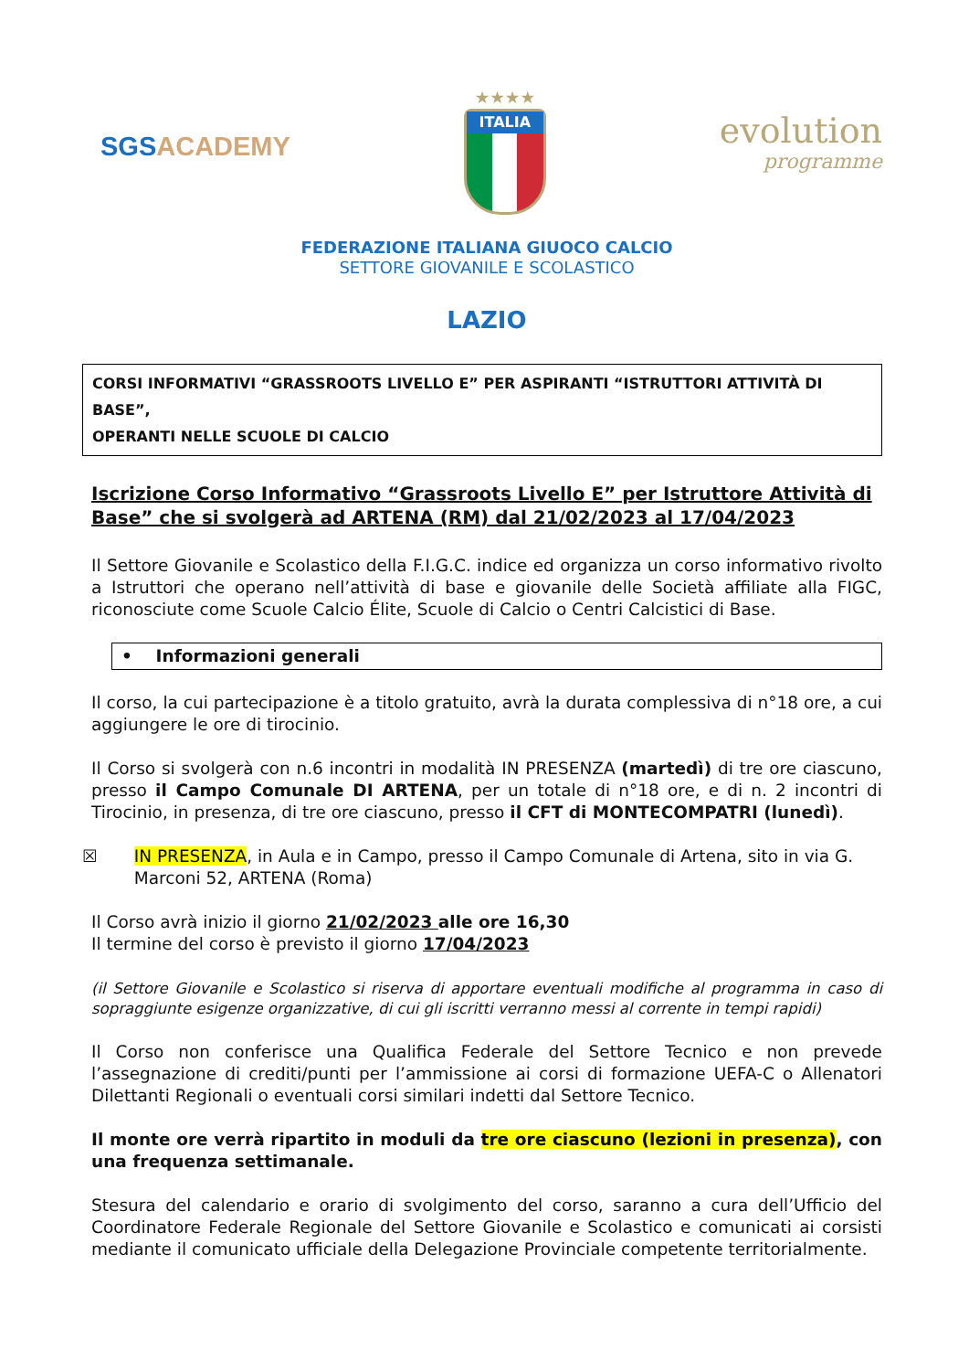SGS ACADEMY
★★★★
ITALIA
evolution
programme
FEDERAZIONE ITALIANA GIUOCO CALCIO
SETTORE GIOVANILE E SCOLASTICO
LAZIO
CORSI INFORMATIVI “GRASSROOTS LIVELLO E” PER ASPIRANTI “ISTRUTTORI ATTIVITÀ DI BASE”,
OPERANTI NELLE SCUOLE DI CALCIO
Iscrizione Corso Informativo “Grassroots Livello E” per Istruttore Attività di Base” che si svolgerà ad ARTENA (RM) dal 21/02/2023 al 17/04/2023
Il Settore Giovanile e Scolastico della F.I.G.C. indice ed organizza un corso informativo rivolto a Istruttori che operano nell’attività di base e giovanile delle Società affiliate alla FIGC, riconosciute come Scuole Calcio Élite, Scuole di Calcio o Centri Calcistici di Base.
• Informazioni generali
Il corso, la cui partecipazione è a titolo gratuito, avrà la durata complessiva di n°18 ore, a cui aggiungere le ore di tirocinio.
Il Corso si svolgerà con n.6 incontri in modalità IN PRESENZA (martedì) di tre ore ciascuno, presso il Campo Comunale DI ARTENA, per un totale di n°18 ore, e di n. 2 incontri di Tirocinio, in presenza, di tre ore ciascuno, presso il CFT di MONTECOMPATRI (lunedì).
☒ IN PRESENZA, in Aula e in Campo, presso il Campo Comunale di Artena, sito in via G. Marconi 52, ARTENA (Roma)
Il Corso avrà inizio il giorno 21/02/2023 alle ore 16,30
Il termine del corso è previsto il giorno 17/04/2023
(il Settore Giovanile e Scolastico si riserva di apportare eventuali modifiche al programma in caso di sopraggiunte esigenze organizzative, di cui gli iscritti verranno messi al corrente in tempi rapidi)
Il Corso non conferisce una Qualifica Federale del Settore Tecnico e non prevede l’assegnazione di crediti/punti per l’ammissione ai corsi di formazione UEFA-C o Allenatori Dilettanti Regionali o eventuali corsi similari indetti dal Settore Tecnico.
Il monte ore verrà ripartito in moduli da tre ore ciascuno (lezioni in presenza), con una frequenza settimanale.
Stesura del calendario e orario di svolgimento del corso, saranno a cura dell’Ufficio del Coordinatore Federale Regionale del Settore Giovanile e Scolastico e comunicati ai corsisti mediante il comunicato ufficiale della Delegazione Provinciale competente territorialmente.